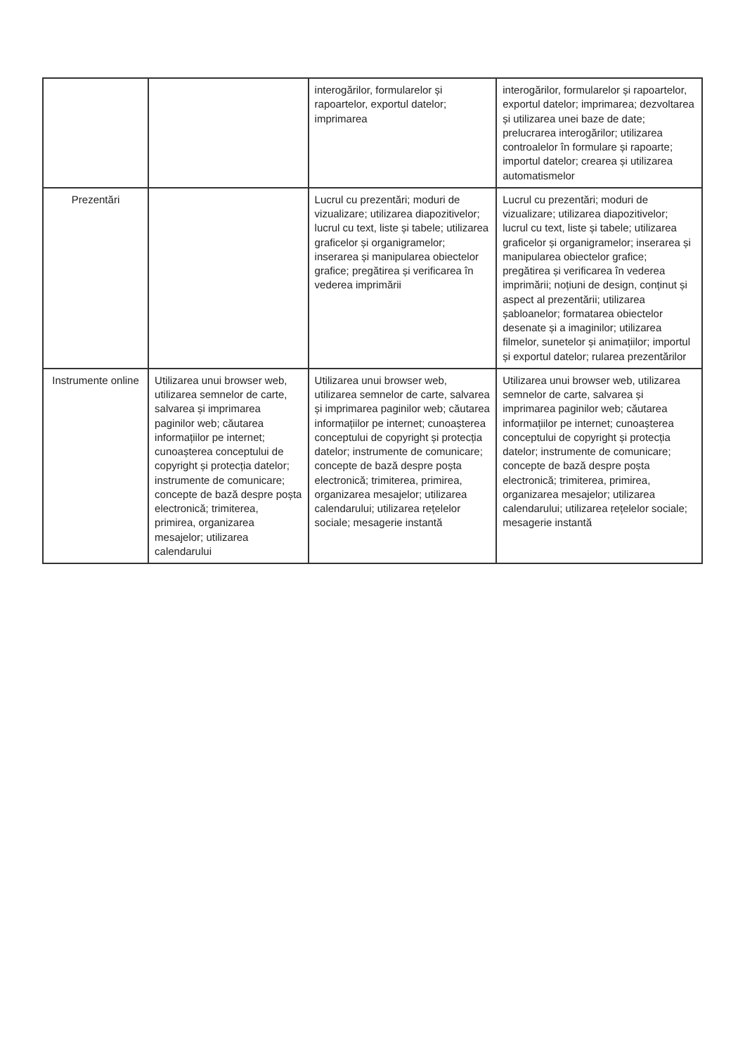| | | interogărilor, formularelor și rapoartelor, exportul datelor; imprimarea | interogărilor, formularelor și rapoartelor, exportul datelor; imprimarea; dezvoltarea și utilizarea unei baze de date; prelucrarea interogărilor; utilizarea controalelor în formulare și rapoarte; importul datelor; crearea și utilizarea automatismelor |
| Prezentări | | Lucrul cu prezentări; moduri de vizualizare; utilizarea diapozitivelor; lucrul cu text, liste și tabele; utilizarea graficelor și organigramelor; inserarea și manipularea obiectelor grafice; pregătirea și verificarea în vederea imprimării | Lucrul cu prezentări; moduri de vizualizare; utilizarea diapozitivelor; lucrul cu text, liste și tabele; utilizarea graficelor și organigramelor; inserarea și manipularea obiectelor grafice; pregătirea și verificarea în vederea imprimării; noțiuni de design, conținut și aspect al prezentării; utilizarea șabloanelor; formatarea obiectelor desenate și a imaginilor; utilizarea filmelor, sunetelor și animațiilor; importul și exportul datelor; rularea prezentărilor |
| Instrumente online | Utilizarea unui browser web, utilizarea semnelor de carte, salvarea și imprimarea paginilor web; căutarea informațiilor pe internet; cunoașterea conceptului de copyright și protecția datelor; instrumente de comunicare; concepte de bază despre poșta electronică; trimiterea, primirea, organizarea mesajelor; utilizarea calendarului | Utilizarea unui browser web, utilizarea semnelor de carte, salvarea și imprimarea paginilor web; căutarea informațiilor pe internet; cunoașterea conceptului de copyright și protecția datelor; instrumente de comunicare; concepte de bază despre poșta electronică; trimiterea, primirea, organizarea mesajelor; utilizarea calendarului; utilizarea rețelelor sociale; mesagerie instantă | Utilizarea unui browser web, utilizarea semnelor de carte, salvarea și imprimarea paginilor web; căutarea informațiilor pe internet; cunoașterea conceptului de copyright și protecția datelor; instrumente de comunicare; concepte de bază despre poșta electronică; trimiterea, primirea, organizarea mesajelor; utilizarea calendarului; utilizarea rețelelor sociale; mesagerie instantă |